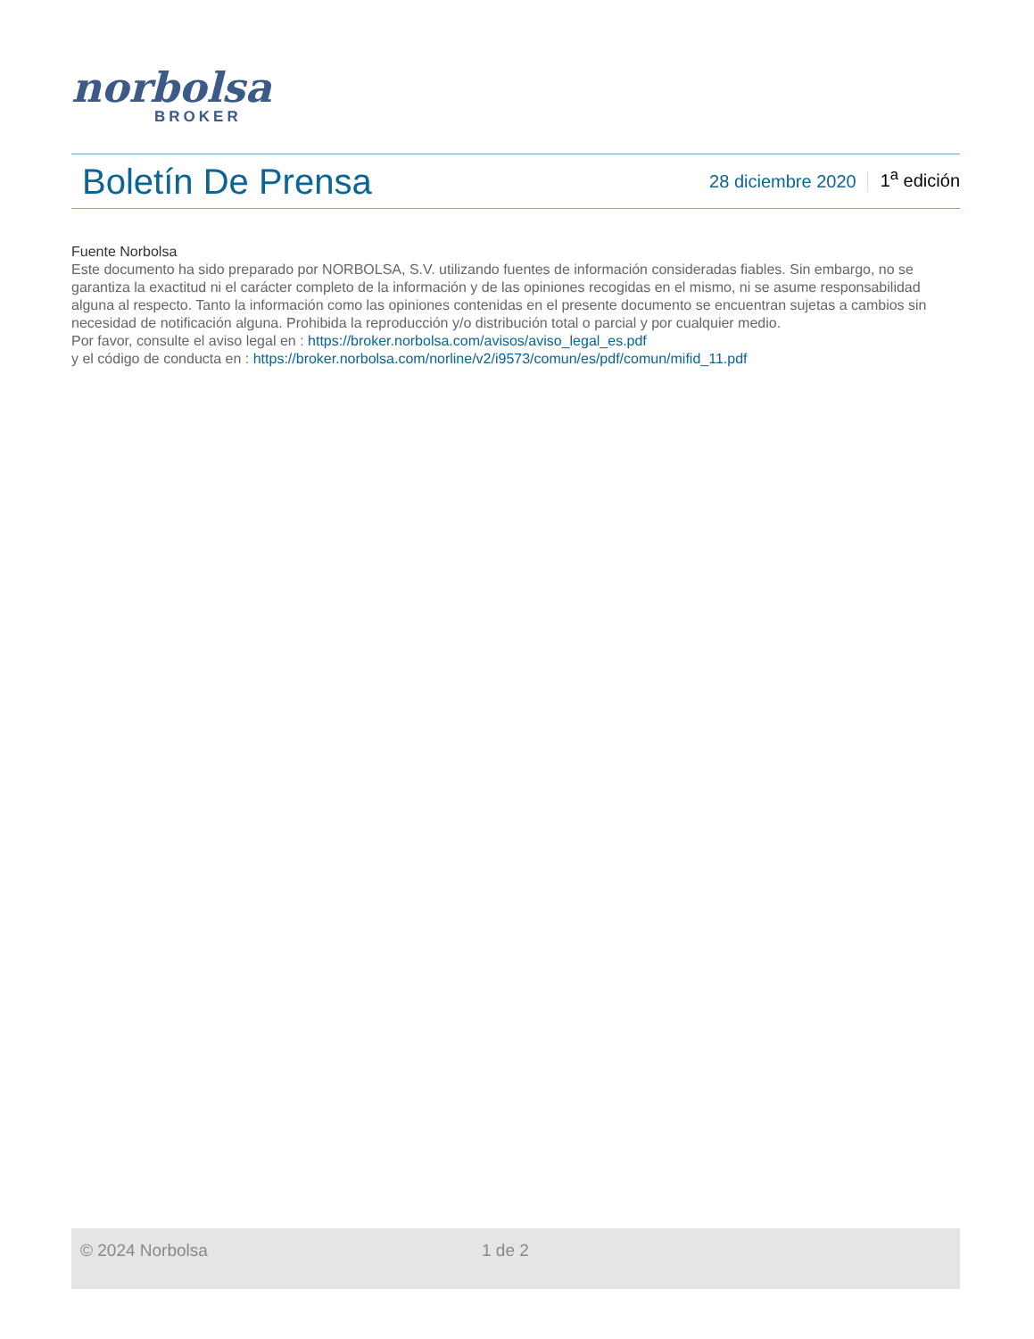norbolsa
BROKER
Boletín De Prensa
28 diciembre 2020 1<sup>a</sup> edición
Fuente Norbolsa
Este documento ha sido preparado por NORBOLSA, S.V. utilizando fuentes de información consideradas fiables. Sin embargo, no se garantiza la exactitud ni el carácter completo de la información y de las opiniones recogidas en el mismo, ni se asume responsabilidad alguna al respecto. Tanto la información como las opiniones contenidas en el presente documento se encuentran sujetas a cambios sin necesidad de notificación alguna. Prohibida la reproducción y/o distribución total o parcial y por cualquier medio.
Por favor, consulte el aviso legal en : https://broker.norbolsa.com/avisos/aviso_legal_es.pdf
y el código de conducta en : https://broker.norbolsa.com/norline/v2/i9573/comun/es/pdf/comun/mifid_11.pdf
© 2024 Norbolsa 1 de 2